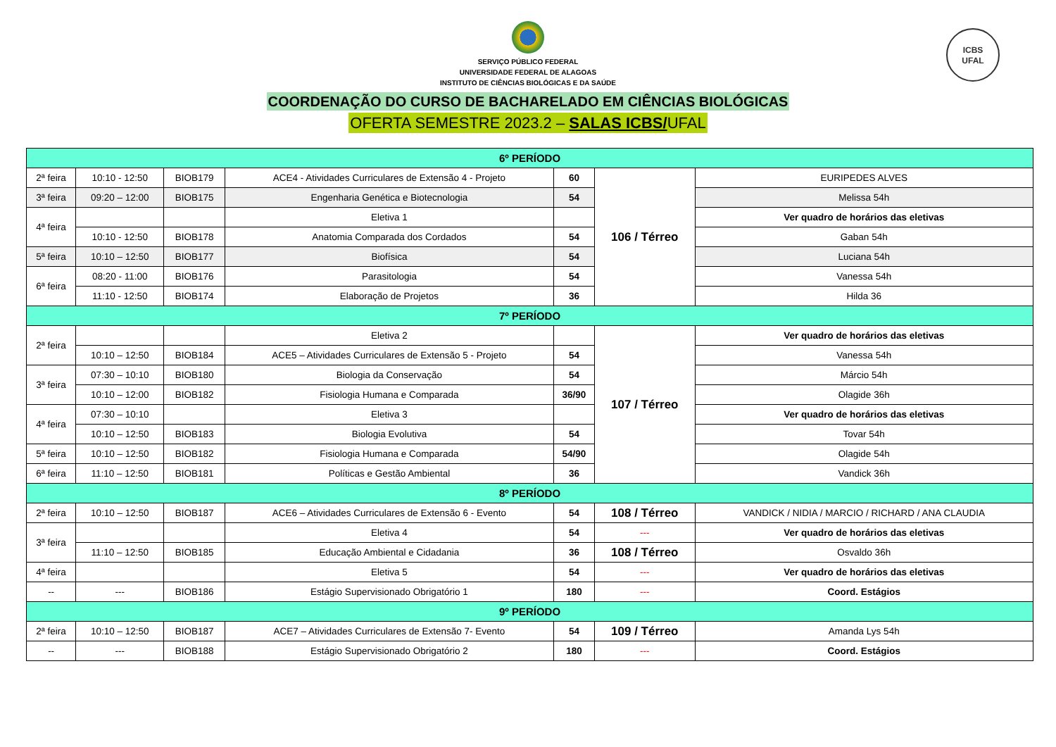ICBS
UFAL
SERVIÇO PÚBLICO FEDERAL
UNIVERSIDADE FEDERAL DE ALAGOAS
INSTITUTO DE CIÊNCIAS BIOLÓGICAS E DA SAÚDE
COORDENAÇÃO DO CURSO DE BACHARELADO EM CIÊNCIAS BIOLÓGICAS
OFERTA SEMESTRE 2023.2 – SALAS ICBS/UFAL
| 6º PERÍODO | | | | | | |
| 2ª feira | 10:10 - 12:50 | BIOB179 | ACE4 - Atividades Curriculares de Extensão 4 - Projeto | 60 | 106 / Térreo | EURIPEDES ALVES |
| 3ª feira | 09:20 – 12:00 | BIOB175 | Engenharia Genética e Biotecnologia | 54 | | Melissa 54h |
| 4ª feira | | | Eletiva 1 | | | Ver quadro de horários das eletivas |
| | 10:10 - 12:50 | BIOB178 | Anatomia Comparada dos Cordados | 54 | | Gaban 54h |
| 5ª feira | 10:10 – 12:50 | BIOB177 | Biofísica | 54 | | Luciana 54h |
| 6ª feira | 08:20 - 11:00 | BIOB176 | Parasitologia | 54 | | Vanessa 54h |
| | 11:10 - 12:50 | BIOB174 | Elaboração de Projetos | 36 | | Hilda 36 |
| 7º PERÍODO | | | | | | |
| 2ª feira | | | Eletiva 2 | | 107 / Térreo | Ver quadro de horários das eletivas |
| | 10:10 – 12:50 | BIOB184 | ACE5 – Atividades Curriculares de Extensão 5 - Projeto | 54 | | Vanessa 54h |
| 3ª feira | 07:30 – 10:10 | BIOB180 | Biologia da Conservação | 54 | | Márcio 54h |
| | 10:10 – 12:00 | BIOB182 | Fisiologia Humana e Comparada | 36/90 | | Olagide 36h |
| 4ª feira | 07:30 – 10:10 | | Eletiva 3 | | | Ver quadro de horários das eletivas |
| | 10:10 – 12:50 | BIOB183 | Biologia Evolutiva | 54 | | Tovar 54h |
| 5ª feira | 10:10 – 12:50 | BIOB182 | Fisiologia Humana e Comparada | 54/90 | | Olagide 54h |
| 6ª feira | 11:10 – 12:50 | BIOB181 | Políticas e Gestão Ambiental | 36 | | Vandick 36h |
| 8º PERÍODO | | | | | | |
| 2ª feira | 10:10 – 12:50 | BIOB187 | ACE6 – Atividades Curriculares de Extensão 6 - Evento | 54 | 108 / Térreo | VANDICK / NIDIA / MARCIO / RICHARD / ANA CLAUDIA |
| 3ª feira | | | Eletiva 4 | 54 | --- | Ver quadro de horários das eletivas |
| | 11:10 – 12:50 | BIOB185 | Educação Ambiental e Cidadania | 36 | 108 / Térreo | Osvaldo 36h |
| 4ª feira | | | Eletiva 5 | 54 | --- | Ver quadro de horários das eletivas |
| -- | --- | BIOB186 | Estágio Supervisionado Obrigatório 1 | 180 | --- | Coord. Estágios |
| 9º PERÍODO | | | | | | |
| 2ª feira | 10:10 – 12:50 | BIOB187 | ACE7 – Atividades Curriculares de Extensão 7- Evento | 54 | 109 / Térreo | Amanda Lys 54h |
| -- | --- | BIOB188 | Estágio Supervisionado Obrigatório 2 | 180 | --- | Coord. Estágios |